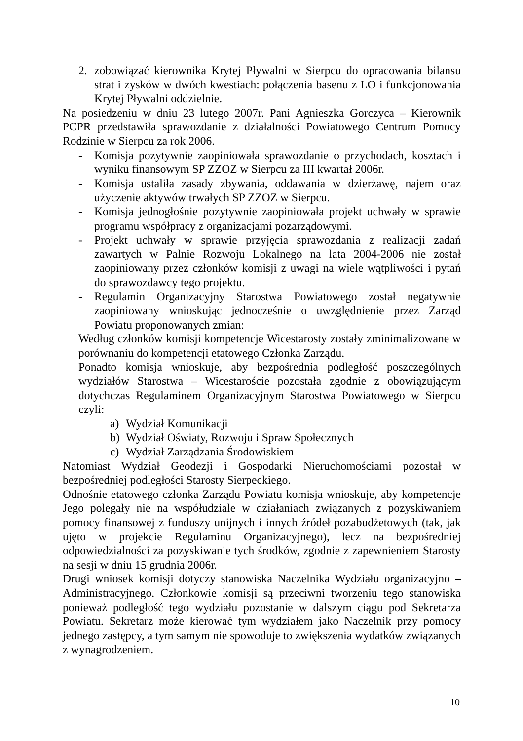2. zobowiązać kierownika Krytej Pływalni w Sierpcu do opracowania bilansu strat i zysków w dwóch kwestiach: połączenia basenu z LO i funkcjonowania Krytej Pływalni oddzielnie.
Na posiedzeniu w dniu 23 lutego 2007r. Pani Agnieszka Gorczyca – Kierownik PCPR przedstawiła sprawozdanie z działalności Powiatowego Centrum Pomocy Rodzinie w Sierpcu za rok 2006.
- Komisja pozytywnie zaopiniowała sprawozdanie o przychodach, kosztach i wyniku finansowym SP ZZOZ w Sierpcu za III kwartał 2006r.
- Komisja ustaliła zasady zbywania, oddawania w dzierżawę, najem oraz użyczenie aktywów trwałych SP ZZOZ w Sierpcu.
- Komisja jednogłośnie pozytywnie zaopiniowała projekt uchwały w sprawie programu współpracy z organizacjami pozarządowymi.
- Projekt uchwały w sprawie przyjęcia sprawozdania z realizacji zadań zawartych w Palnie Rozwoju Lokalnego na lata 2004-2006 nie został zaopiniowany przez członków komisji z uwagi na wiele wątpliwości i pytań do sprawozdawcy tego projektu.
- Regulamin Organizacyjny Starostwa Powiatowego został negatywnie zaopiniowany wnioskując jednocześnie o uwzględnienie przez Zarząd Powiatu proponowanych zmian:
Według członków komisji kompetencje Wicestarosty zostały zminimalizowane w porównaniu do kompetencji etatowego Członka Zarządu.
Ponadto komisja wnioskuje, aby bezpośrednia podległość poszczególnych wydziałów Starostwa – Wicestaroście pozostała zgodnie z obowiązującym dotychczas Regulaminem Organizacyjnym Starostwa Powiatowego w Sierpcu czyli:
a) Wydział Komunikacji
b) Wydział Oświaty, Rozwoju i Spraw Społecznych
c) Wydział Zarządzania Środowiskiem
Natomiast Wydział Geodezji i Gospodarki Nieruchomościami pozostał w bezpośredniej podległości Starosty Sierpeckiego.
Odnośnie etatowego członka Zarządu Powiatu komisja wnioskuje, aby kompetencje Jego polegały nie na współudziale w działaniach związanych z pozyskiwaniem pomocy finansowej z funduszy unijnych i innych źródeł pozabudżetowych (tak, jak ujęto w projekcie Regulaminu Organizacyjnego), lecz na bezpośredniej odpowiedzialności za pozyskiwanie tych środków, zgodnie z zapewnieniem Starosty na sesji w dniu 15 grudnia 2006r.
Drugi wniosek komisji dotyczy stanowiska Naczelnika Wydziału organizacyjno – Administracyjnego. Członkowie komisji są przeciwni tworzeniu tego stanowiska ponieważ podległość tego wydziału pozostanie w dalszym ciągu pod Sekretarza Powiatu. Sekretarz może kierować tym wydziałem jako Naczelnik przy pomocy jednego zastępcy, a tym samym nie spowoduje to zwiększenia wydatków związanych z wynagrodzeniem.
10